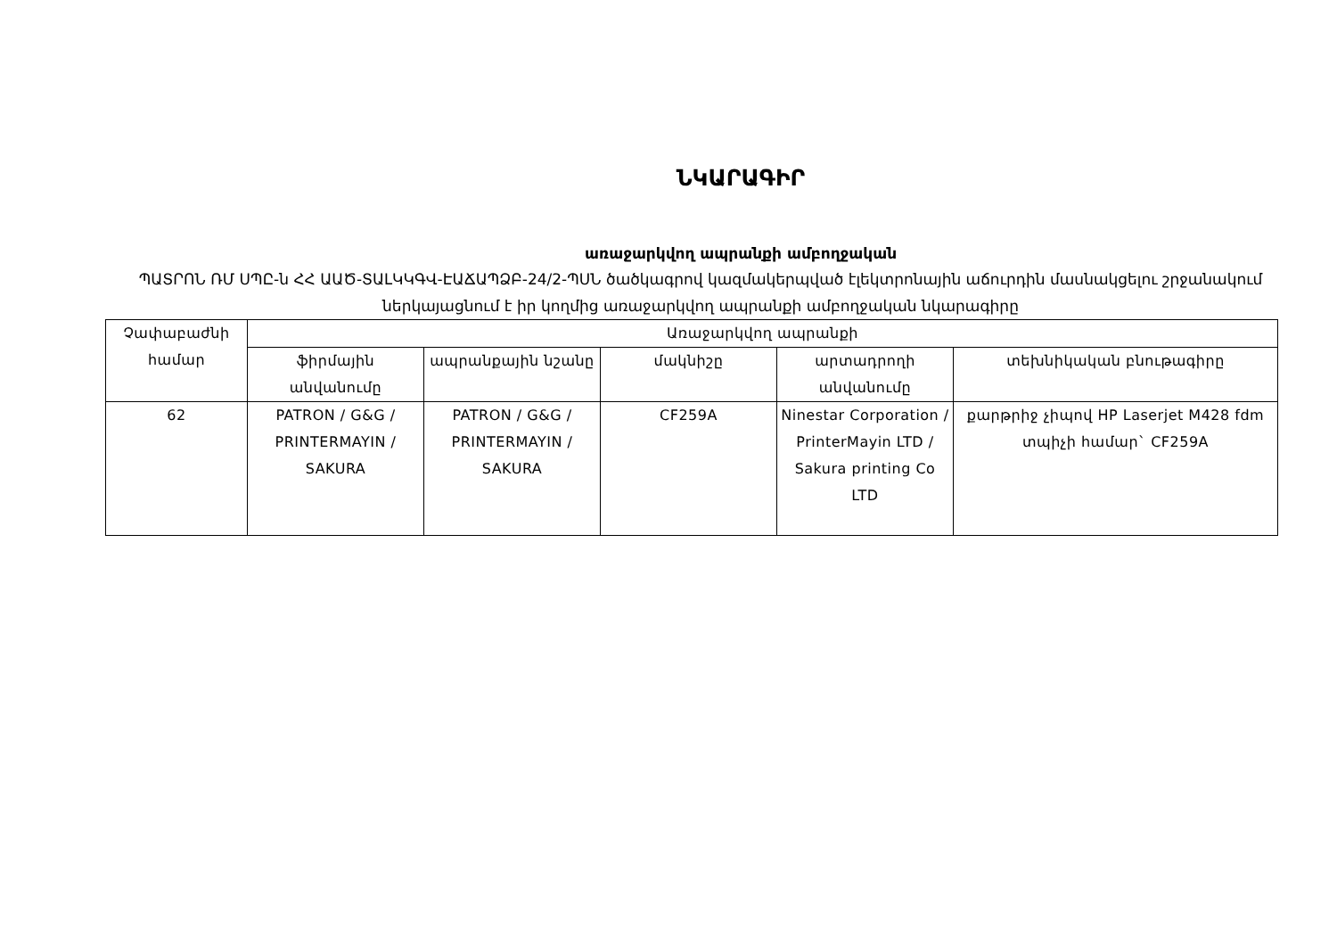ՆԿԱՐԱԳԻՐ
առաջարկվող ապրանքի ամբողջական
ՊԱՏՐՈՆ ՌՄ ՍՊԸ-ն ՀՀ ԱԱԾ-ՏԱԼԿԿԳՎ-ԷԱՃԱՊՁԲ-24/2-ՊՍՆ ծածկագրով կազմակերպված էլեկտրոնային աճուրդին մասնակցելու շրջանակում ներկայացնում է իր կողմից առաջարկվող ապրանքի ամբողջական նկարագիրը
| Չափաբաժնի համար | Առաջարկվող ապրանքի | | | | |
| --- | --- | --- | --- | --- | --- |
| | ֆիրմային անվանումը | ապրանքային նշանը | մակնիշը | արտադրողի անվանումը | տեխնիկական բնութագիրը |
| 62 | PATRON / G&G / PRINTERMAYIN / SAKURA | PATRON / G&G / PRINTERMAYIN / SAKURA | CF259A | Ninestar Corporation / PrinterMayin LTD / Sakura printing Co LTD | քարթրիջ չիպով HP Laserjet M428 fdm տպիչի համար` CF259A |